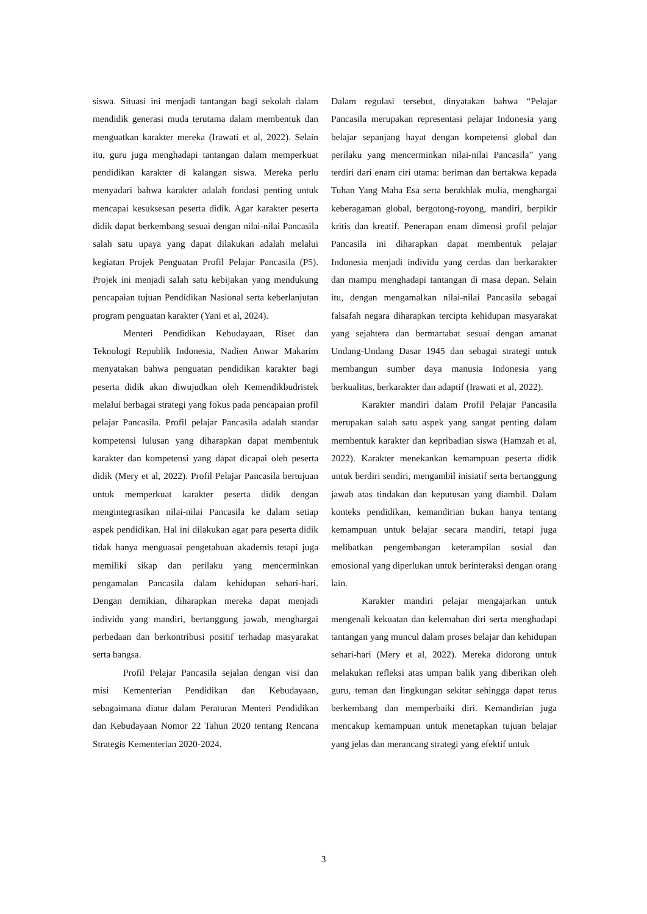siswa. Situasi ini menjadi tantangan bagi sekolah dalam mendidik generasi muda terutama dalam membentuk dan menguatkan karakter mereka (Irawati et al, 2022). Selain itu, guru juga menghadapi tantangan dalam memperkuat pendidikan karakter di kalangan siswa. Mereka perlu menyadari bahwa karakter adalah fondasi penting untuk mencapai kesuksesan peserta didik. Agar karakter peserta didik dapat berkembang sesuai dengan nilai-nilai Pancasila salah satu upaya yang dapat dilakukan adalah melalui kegiatan Projek Penguatan Profil Pelajar Pancasila (P5). Projek ini menjadi salah satu kebijakan yang mendukung pencapaian tujuan Pendidikan Nasional serta keberlanjutan program penguatan karakter (Yani et al, 2024).
Menteri Pendidikan Kebudayaan, Riset dan Teknologi Republik Indonesia, Nadien Anwar Makarim menyatakan bahwa penguatan pendidikan karakter bagi peserta didik akan diwujudkan oleh Kemendikbudristek melalui berbagai strategi yang fokus pada pencapaian profil pelajar Pancasila. Profil pelajar Pancasila adalah standar kompetensi lulusan yang diharapkan dapat membentuk karakter dan kompetensi yang dapat dicapai oleh peserta didik (Mery et al, 2022). Profil Pelajar Pancasila bertujuan untuk memperkuat karakter peserta didik dengan mengintegrasikan nilai-nilai Pancasila ke dalam setiap aspek pendidikan. Hal ini dilakukan agar para peserta didik tidak hanya menguasai pengetahuan akademis tetapi juga memiliki sikap dan perilaku yang mencerminkan pengamalan Pancasila dalam kehidupan sehari-hari. Dengan demikian, diharapkan mereka dapat menjadi individu yang mandiri, bertanggung jawab, menghargai perbedaan dan berkontribusi positif terhadap masyarakat serta bangsa.
Profil Pelajar Pancasila sejalan dengan visi dan misi Kementerian Pendidikan dan Kebudayaan, sebagaimana diatur dalam Peraturan Menteri Pendidikan dan Kebudayaan Nomor 22 Tahun 2020 tentang Rencana Strategis Kementerian 2020-2024.
Dalam regulasi tersebut, dinyatakan bahwa “Pelajar Pancasila merupakan representasi pelajar Indonesia yang belajar sepanjang hayat dengan kompetensi global dan perilaku yang mencerminkan nilai-nilai Pancasila” yang terdiri dari enam ciri utama: beriman dan bertakwa kepada Tuhan Yang Maha Esa serta berakhlak mulia, menghargai keberagaman global, bergotong-royong, mandiri, berpikir kritis dan kreatif. Penerapan enam dimensi profil pelajar Pancasila ini diharapkan dapat membentuk pelajar Indonesia menjadi individu yang cerdas dan berkarakter dan mampu menghadapi tantangan di masa depan. Selain itu, dengan mengamalkan nilai-nilai Pancasila sebagai falsafah negara diharapkan tercipta kehidupan masyarakat yang sejahtera dan bermartabat sesuai dengan amanat Undang-Undang Dasar 1945 dan sebagai strategi untuk membangun sumber daya manusia Indonesia yang berkualitas, berkarakter dan adaptif (Irawati et al, 2022).
Karakter mandiri dalam Profil Pelajar Pancasila merupakan salah satu aspek yang sangat penting dalam membentuk karakter dan kepribadian siswa (Hamzah et al, 2022). Karakter menekankan kemampuan peserta didik untuk berdiri sendiri, mengambil inisiatif serta bertanggung jawab atas tindakan dan keputusan yang diambil. Dalam konteks pendidikan, kemandirian bukan hanya tentang kemampuan untuk belajar secara mandiri, tetapi juga melibatkan pengembangan keterampilan sosial dan emosional yang diperlukan untuk berinteraksi dengan orang lain.
Karakter mandiri pelajar mengajarkan untuk mengenali kekuatan dan kelemahan diri serta menghadapi tantangan yang muncul dalam proses belajar dan kehidupan sehari-hari (Mery et al, 2022). Mereka didorong untuk melakukan refleksi atas umpan balik yang diberikan oleh guru, teman dan lingkungan sekitar sehingga dapat terus berkembang dan memperbaiki diri. Kemandirian juga mencakup kemampuan untuk menetapkan tujuan belajar yang jelas dan merancang strategi yang efektif untuk
3